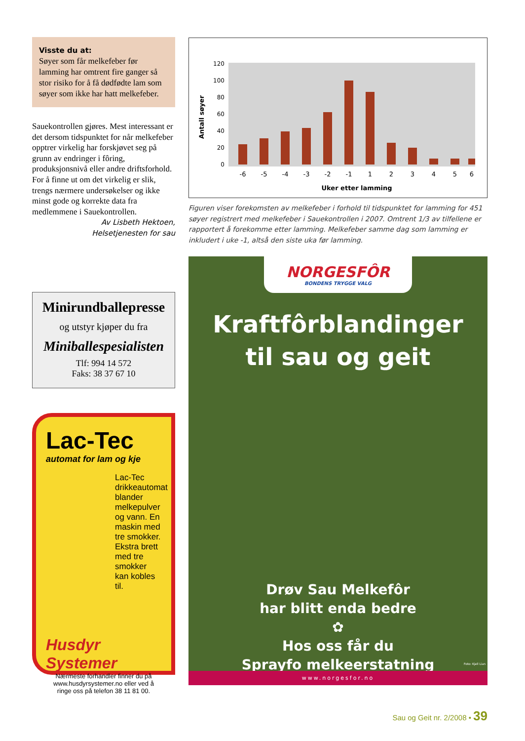Visste du at:
Søyer som får melkefeber før lamming har omtrent fire ganger så stor risiko for å få dødfødte lam som søyer som ikke har hatt melkefeber.
Sauekontrollen gjøres. Mest interessant er det dersom tidspunktet for når melkefeber opptrer virkelig har forskjøvet seg på grunn av endringer i fôring, produksjonsnivå eller andre driftsforhold. For å finne ut om det virkelig er slik, trengs nærmere undersøkelser og ikke minst gode og korrekte data fra medlemmene i Sauekontrollen.
Av Lisbeth Hektoen,
Helsetjenesten for sau
Minirundballepresse
og utstyr kjøper du fra
Miniballespesialisten
Tlf: 994 14 572
Faks: 38 37 67 10
Lac-Tec
automat for lam og kje
Lac-Tec drikkeautomat blander melkepulver og vann. En maskin med tre smokker. Ekstra brett med tre smokker kan kobles til.
Husdyr Systemer
Nærmeste forhandler finner du på www.husdyrsystemer.no eller ved å ringe oss på telefon 38 11 81 00.
Antall søyer
120
100
80
60
40
20
0
-6
-5
-4
-3
-2
-1
1
2
3
4
5
6
Uker etter lamming
Figuren viser forekomsten av melkefeber i forhold til tidspunktet for lamming for 451 søyer registrert med melkefeber i Sauekontrollen i 2007. Omtrent 1/3 av tilfellene er rapportert å forekomme etter lamming. Melkefeber samme dag som lamming er inkludert i uke -1, altså den siste uka før lamming.
NORGESFÔR
BONDENS TRYGGE VALG
Kraftfôrblandinger
til sau og geit
Drøv Sau Melkefôr
har blitt enda bedre
✿
Hos oss får du
Sprayfo melkeerstatning
Foto: Kjell Lian
www.norgesfor.no
Sau og Geit nr. 2/2008 • 39